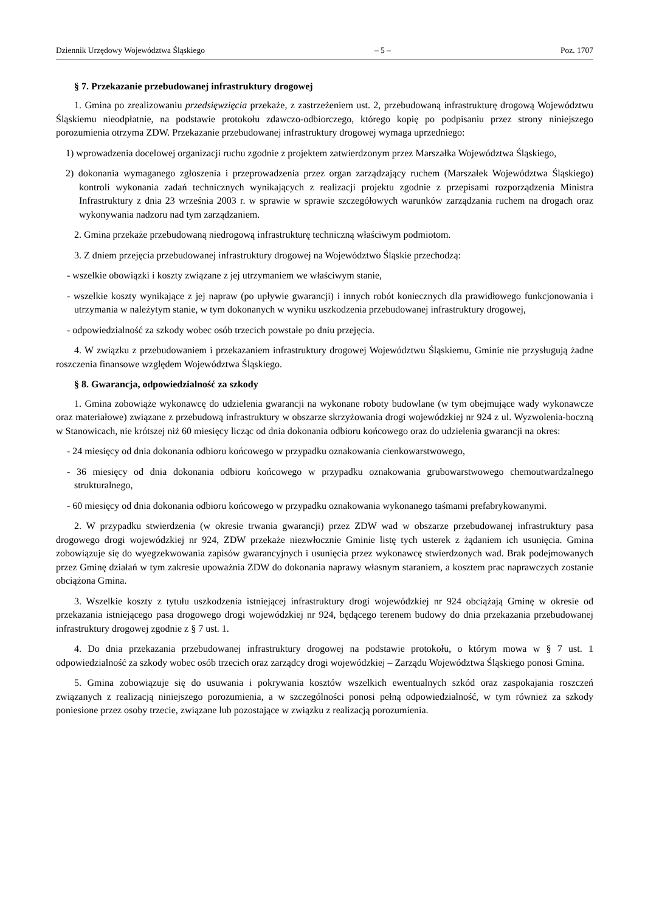Dziennik Urzędowy Województwa Śląskiego – 5 – Poz. 1707
§ 7. Przekazanie przebudowanej infrastruktury drogowej
1. Gmina po zrealizowaniu przedsięwzięcia przekaże, z zastrzeżeniem ust. 2, przebudowaną infrastrukturę drogową Województwu Śląskiemu nieodpłatnie, na podstawie protokołu zdawczo-odbiorczego, którego kopię po podpisaniu przez strony niniejszego porozumienia otrzyma ZDW. Przekazanie przebudowanej infrastruktury drogowej wymaga uprzedniego:
1) wprowadzenia docelowej organizacji ruchu zgodnie z projektem zatwierdzonym przez Marszałka Województwa Śląskiego,
2) dokonania wymaganego zgłoszenia i przeprowadzenia przez organ zarządzający ruchem (Marszałek Województwa Śląskiego) kontroli wykonania zadań technicznych wynikających z realizacji projektu zgodnie z przepisami rozporządzenia Ministra Infrastruktury z dnia 23 września 2003 r. w sprawie w sprawie szczegółowych warunków zarządzania ruchem na drogach oraz wykonywania nadzoru nad tym zarządzaniem.
2. Gmina przekaże przebudowaną niedrogową infrastrukturę techniczną właściwym podmiotom.
3. Z dniem przejęcia przebudowanej infrastruktury drogowej na Województwo Śląskie przechodzą:
- wszelkie obowiązki i koszty związane z jej utrzymaniem we właściwym stanie,
- wszelkie koszty wynikające z jej napraw (po upływie gwarancji) i innych robót koniecznych dla prawidłowego funkcjonowania i utrzymania w należytym stanie, w tym dokonanych w wyniku uszkodzenia przebudowanej infrastruktury drogowej,
- odpowiedzialność za szkody wobec osób trzecich powstałe po dniu przejęcia.
4. W związku z przebudowaniem i przekazaniem infrastruktury drogowej Województwu Śląskiemu, Gminie nie przysługują żadne roszczenia finansowe względem Województwa Śląskiego.
§ 8. Gwarancja, odpowiedzialność za szkody
1. Gmina zobowiąże wykonawcę do udzielenia gwarancji na wykonane roboty budowlane (w tym obejmujące wady wykonawcze oraz materiałowe) związane z przebudową infrastruktury w obszarze skrzyżowania drogi wojewódzkiej nr 924 z ul. Wyzwolenia-boczną w Stanowicach, nie krótszej niż 60 miesięcy licząc od dnia dokonania odbioru końcowego oraz do udzielenia gwarancji na okres:
- 24 miesięcy od dnia dokonania odbioru końcowego w przypadku oznakowania cienkowarstwowego,
- 36 miesięcy od dnia dokonania odbioru końcowego w przypadku oznakowania grubowarstwowego chemoutwardzalnego strukturalnego,
- 60 miesięcy od dnia dokonania odbioru końcowego w przypadku oznakowania wykonanego taśmami prefabrykowanymi.
2. W przypadku stwierdzenia (w okresie trwania gwarancji) przez ZDW wad w obszarze przebudowanej infrastruktury pasa drogowego drogi wojewódzkiej nr 924, ZDW przekaże niezwłocznie Gminie listę tych usterek z żądaniem ich usunięcia. Gmina zobowiązuje się do wyegzekwowania zapisów gwarancyjnych i usunięcia przez wykonawcę stwierdzonych wad. Brak podejmowanych przez Gminę działań w tym zakresie upoważnia ZDW do dokonania naprawy własnym staraniem, a kosztem prac naprawczych zostanie obciążona Gmina.
3. Wszelkie koszty z tytułu uszkodzenia istniejącej infrastruktury drogi wojewódzkiej nr 924 obciążają Gminę w okresie od przekazania istniejącego pasa drogowego drogi wojewódzkiej nr 924, będącego terenem budowy do dnia przekazania przebudowanej infrastruktury drogowej zgodnie z § 7 ust. 1.
4. Do dnia przekazania przebudowanej infrastruktury drogowej na podstawie protokołu, o którym mowa w § 7 ust. 1 odpowiedzialność za szkody wobec osób trzecich oraz zarządcy drogi wojewódzkiej – Zarządu Województwa Śląskiego ponosi Gmina.
5. Gmina zobowiązuje się do usuwania i pokrywania kosztów wszelkich ewentualnych szkód oraz zaspokajania roszczeń związanych z realizacją niniejszego porozumienia, a w szczególności ponosi pełną odpowiedzialność, w tym również za szkody poniesione przez osoby trzecie, związane lub pozostające w związku z realizacją porozumienia.